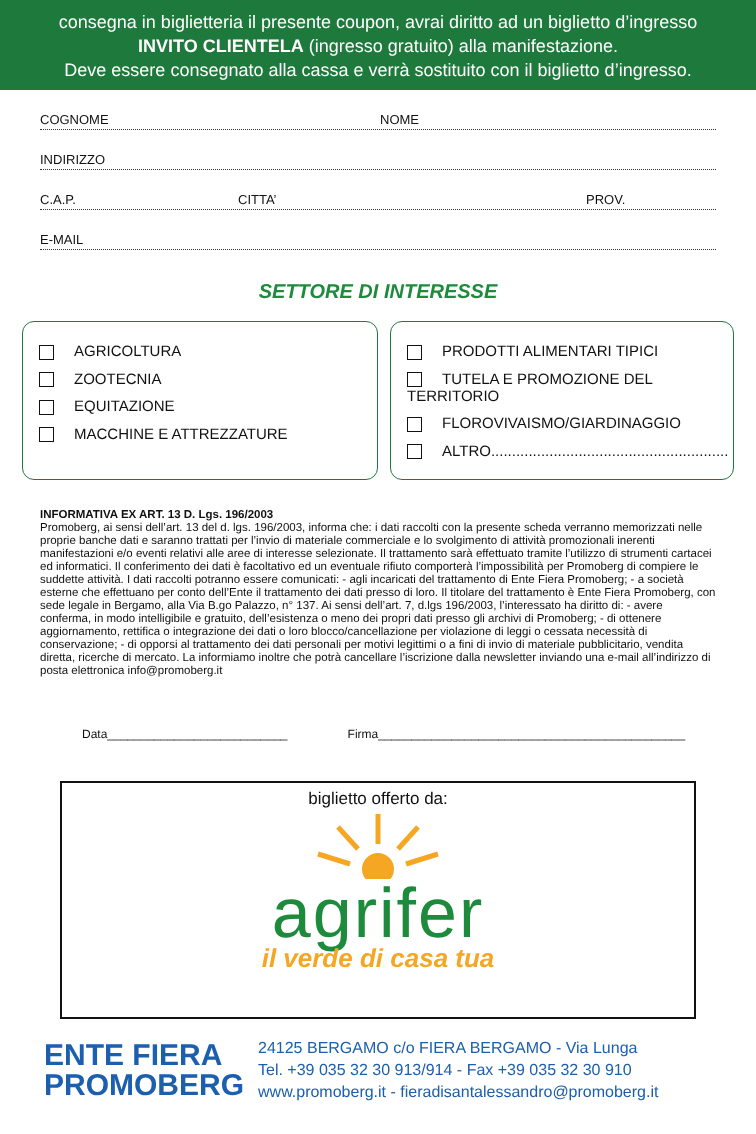consegna in biglietteria il presente coupon, avrai diritto ad un biglietto d’ingresso
INVITO CLIENTELA (ingresso gratuito) alla manifestazione.
Deve essere consegnato alla cassa e verrà sostituito con il biglietto d’ingresso.
COGNOME NOME
INDIRIZZO
C.A.P. CITTA’ PROV.
E-MAIL
SETTORE DI INTERESSE
AGRICOLTURA
ZOOTECNIA
EQUITAZIONE
MACCHINE E ATTREZZATURE
PRODOTTI ALIMENTARI TIPICI
TUTELA E PROMOZIONE DEL TERRITORIO
FLOROVIVAISMO/GIARDINAGGIO
ALTRO.........................................................
INFORMATIVA EX ART. 13 D. Lgs. 196/2003
Promoberg, ai sensi dell’art. 13 del d. lgs. 196/2003, informa che: i dati raccolti con la presente scheda verranno memorizzati nelle proprie banche dati e saranno trattati per l’invio di materiale commerciale e lo svolgimento di attività promozionali inerenti manifestazioni e/o eventi relativi alle aree di interesse selezionate. Il trattamento sarà effettuato tramite l’utilizzo di strumenti cartacei ed informatici. Il conferimento dei dati è facoltativo ed un eventuale rifiuto comporterà l’impossibilità per Promoberg di compiere le suddette attività. I dati raccolti potranno essere comunicati: - agli incaricati del trattamento di Ente Fiera Promoberg; - a società esterne che effettuano per conto dell’Ente il trattamento dei dati presso di loro. Il titolare del trattamento è Ente Fiera Promoberg, con sede legale in Bergamo, alla Via B.go Palazzo, n° 137. Ai sensi dell’art. 7, d.lgs 196/2003, l’interessato ha diritto di: - avere conferma, in modo intelligibile e gratuito, dell’esistenza o meno dei propri dati presso gli archivi di Promoberg; - di ottenere aggiornamento, rettifica o integrazione dei dati o loro blocco/cancellazione per violazione di leggi o cessata necessità di conservazione; - di opporsi al trattamento dei dati personali per motivi legittimi o a fini di invio di materiale pubblicitario, vendita diretta, ricerche di mercato. La informiamo inoltre che potrà cancellare l’iscrizione dalla newsletter inviando una e-mail all’indirizzo di posta elettronica info@promoberg.it
Data___________________________ Firma______________________________________________
biglietto offerto da:
agrifer
il verde di casa tua
ENTE FIERA
PROMOBERG
24125 BERGAMO c/o FIERA BERGAMO - Via Lunga
Tel. +39 035 32 30 913/914 - Fax +39 035 32 30 910
www.promoberg.it - fieradisantalessandro@promoberg.it